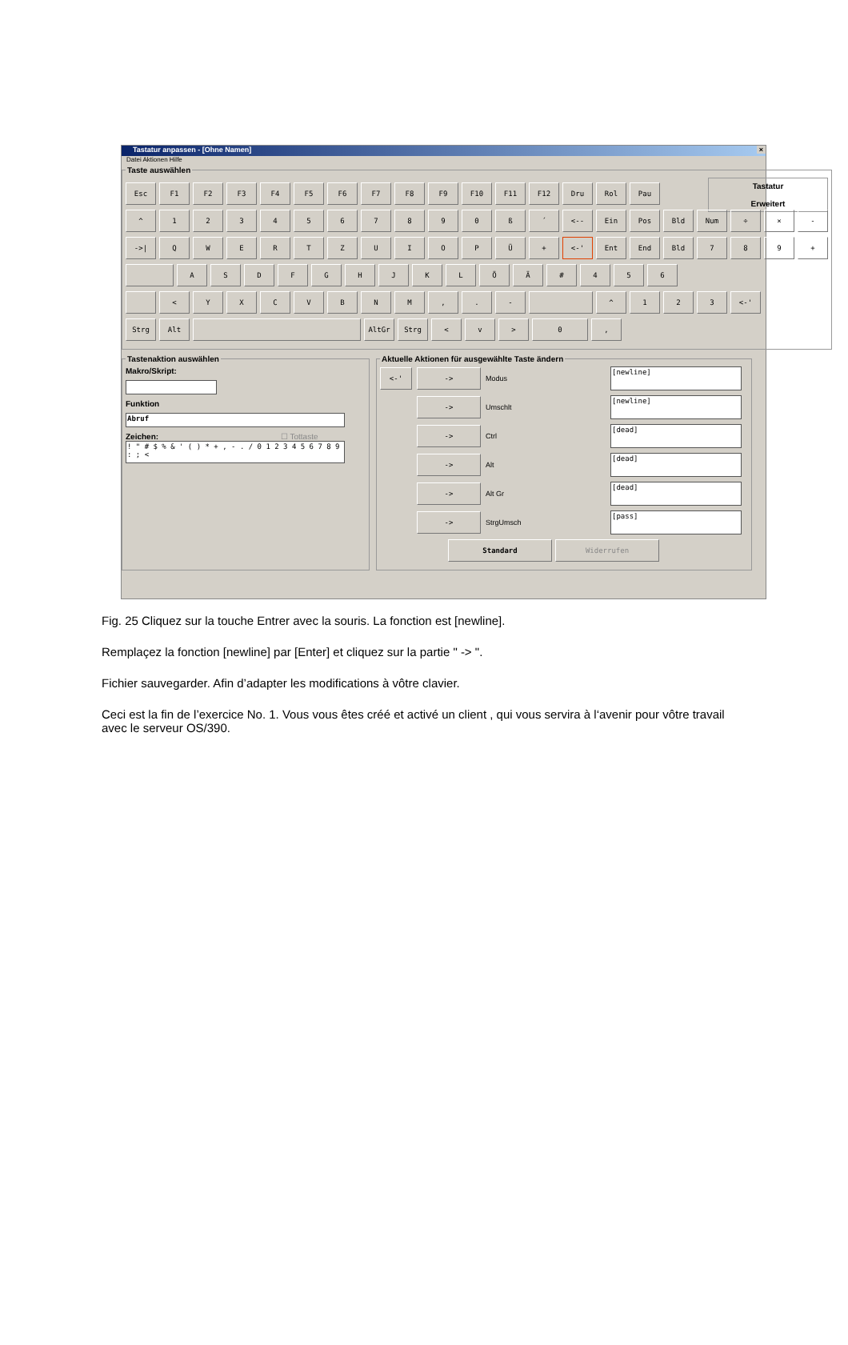Tastatur anpassen - [Ohne Namen] ×
Datei Aktionen Hilfe
Taste auswählen
Tastatur
Erweitert
Esc F1 F2 F3 F4 F5 F6 F7 F8 F9 F10 F11 F12 Dru Rol Pau
^ 1234567890 ß ´ <-- Ein Pos Bld Num ÷ × -
->| QWERTZUIOPÜ + <-' Ent End Bld 789 +
ASDFGHJKLÖÄ # 456
< YXCVBNM,. - ^ 123 <-'
Strg Alt AltGr Strg < v > 0,
Tastenaktion auswählen Makro/Skript:
Funktion
Abruf
Zeichen: ☐ Tottaste
! " # $ % & ' ( ) * + , - . / 0 1 2 3 4 5 6 7 8 9 : ; <
Aktuelle Aktionen für ausgewählte Taste ändern
<-' -> Modus
[newline]
-> Umschlt
[newline]
-> Ctrl
[dead]
-> Alt
[dead]
-> Alt Gr
[dead]
-> StrgUmsch
[pass]
Standard Widerrufen
Fig. 25 Cliquez sur la touche Entrer avec la souris. La fonction est [newline].
Remplaçez la fonction [newline] par [Enter] et cliquez sur la partie " -> ".
Fichier sauvegarder. Afin d’adapter les modifications à vôtre clavier.
Ceci est la fin de l’exercice No. 1. Vous vous êtes créé et activé un client , qui vous servira à l‘avenir pour vôtre travail avec le serveur OS/390.